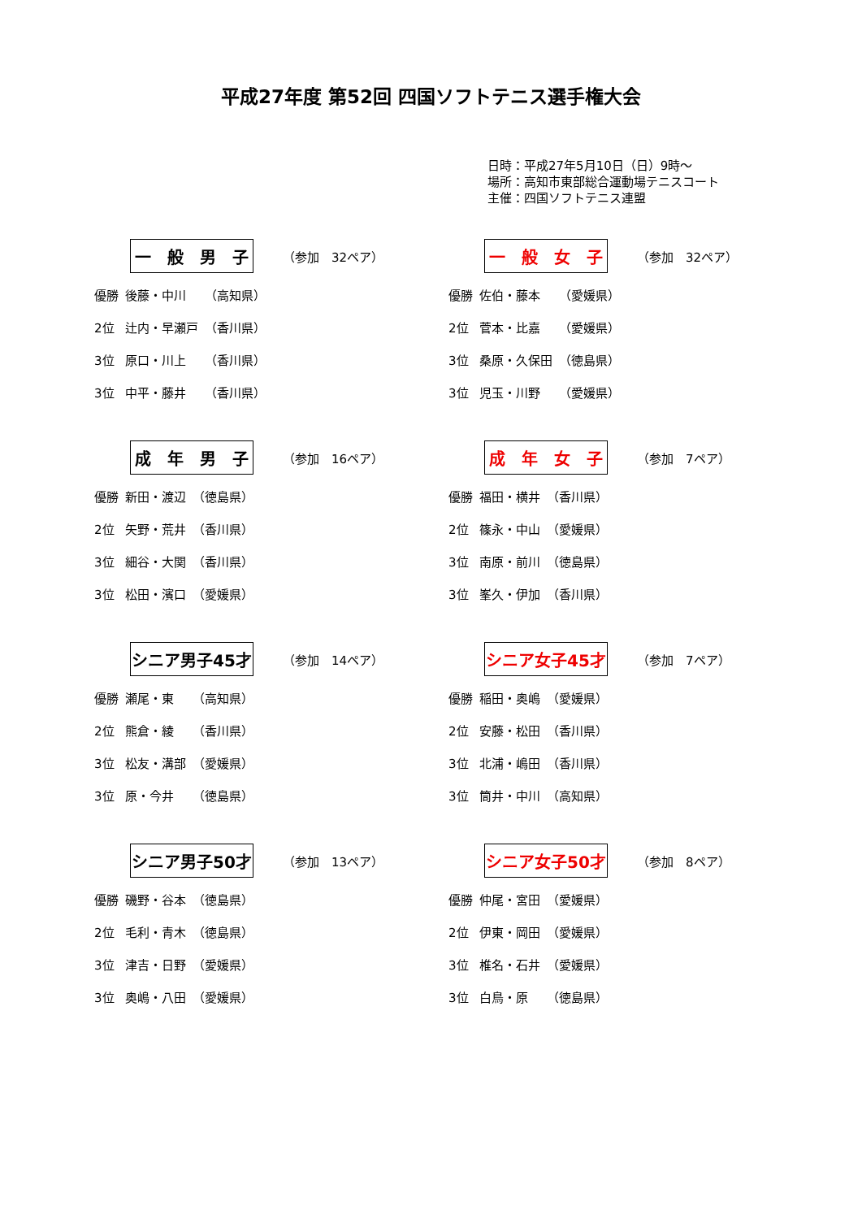平成27年度 第52回 四国ソフトテニス選手権大会
日時：平成27年5月10日（日）9時～
場所：高知市東部総合運動場テニスコート
主催：四国ソフトテニス連盟
一　般　男　子
（参加　32ペア）
| 優勝 | 後藤・中川 | （高知県） |
| 2位 | 辻内・早瀬戸 | （香川県） |
| 3位 | 原口・川上 | （香川県） |
| 3位 | 中平・藤井 | （香川県） |
一　般　女　子
（参加　32ペア）
| 優勝 | 佐伯・藤本 | （愛媛県） |
| 2位 | 菅本・比嘉 | （愛媛県） |
| 3位 | 桑原・久保田 | （徳島県） |
| 3位 | 児玉・川野 | （愛媛県） |
成　年　男　子
（参加　16ペア）
| 優勝 | 新田・渡辺 | （徳島県） |
| 2位 | 矢野・荒井 | （香川県） |
| 3位 | 細谷・大関 | （香川県） |
| 3位 | 松田・濱口 | （愛媛県） |
成　年　女　子
（参加　7ペア）
| 優勝 | 福田・横井 | （香川県） |
| 2位 | 篠永・中山 | （愛媛県） |
| 3位 | 南原・前川 | （徳島県） |
| 3位 | 峯久・伊加 | （香川県） |
シニア男子45才
（参加　14ペア）
| 優勝 | 瀬尾・東 | （高知県） |
| 2位 | 熊倉・綾 | （香川県） |
| 3位 | 松友・溝部 | （愛媛県） |
| 3位 | 原・今井 | （徳島県） |
シニア女子45才
（参加　7ペア）
| 優勝 | 稲田・奥嶋 | （愛媛県） |
| 2位 | 安藤・松田 | （香川県） |
| 3位 | 北浦・嶋田 | （香川県） |
| 3位 | 筒井・中川 | （高知県） |
シニア男子50才
（参加　13ペア）
| 優勝 | 磯野・谷本 | （徳島県） |
| 2位 | 毛利・青木 | （徳島県） |
| 3位 | 津吉・日野 | （愛媛県） |
| 3位 | 奥嶋・八田 | （愛媛県） |
シニア女子50才
（参加　8ペア）
| 優勝 | 仲尾・宮田 | （愛媛県） |
| 2位 | 伊東・岡田 | （愛媛県） |
| 3位 | 椎名・石井 | （愛媛県） |
| 3位 | 白鳥・原 | （徳島県） |